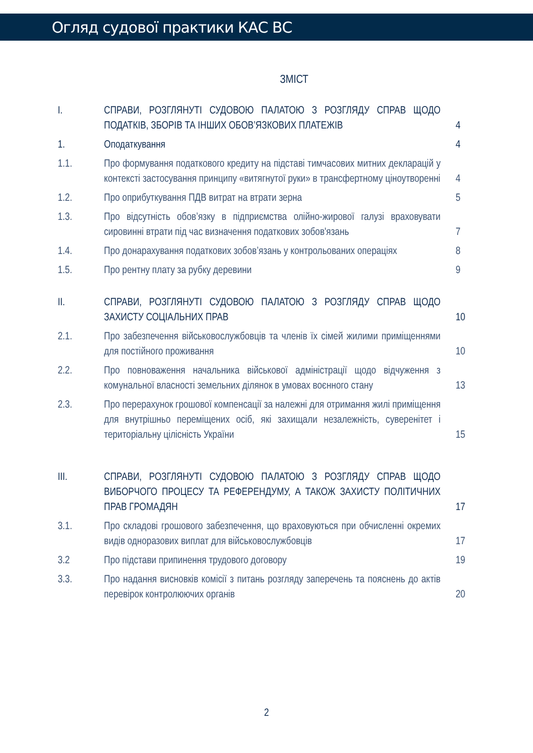Огляд судової практики КАС ВС
ЗМІСТ
| I. | СПРАВИ, РОЗГЛЯНУТІ СУДОВОЮ ПАЛАТОЮ З РОЗГЛЯДУ СПРАВ ЩОДО ПОДАТКІВ, ЗБОРІВ ТА ІНШИХ ОБОВ’ЯЗКОВИХ ПЛАТЕЖІВ | 4 |
| 1. | Оподаткування | 4 |
| 1.1. | Про формування податкового кредиту на підставі тимчасових митних декларацій у контексті застосування принципу «витягнутої руки» в трансфертному ціноутворенні | 4 |
| 1.2. | Про оприбуткування ПДВ витрат на втрати зерна | 5 |
| 1.3. | Про відсутність обов’язку в підприємства олійно-жирової галузі враховувати сировинні втрати під час визначення податкових зобов'язань | 7 |
| 1.4. | Про донарахування податкових зобов’язань у контрольованих операціях | 8 |
| 1.5. | Про рентну плату за рубку деревини | 9 |
| II. | СПРАВИ, РОЗГЛЯНУТІ СУДОВОЮ ПАЛАТОЮ З РОЗГЛЯДУ СПРАВ ЩОДО ЗАХИСТУ СОЦІАЛЬНИХ ПРАВ | 10 |
| 2.1. | Про забезпечення військовослужбовців та членів їх сімей жилими приміщеннями для постійного проживання | 10 |
| 2.2. | Про повноваження начальника військової адміністрації щодо відчуження з комунальної власності земельних ділянок в умовах воєнного стану | 13 |
| 2.3. | Про перерахунок грошової компенсації за належні для отримання жилі приміщення для внутрішньо переміщених осіб, які захищали незалежність, суверенітет і територіальну цілісність України | 15 |
| III. | СПРАВИ, РОЗГЛЯНУТІ СУДОВОЮ ПАЛАТОЮ З РОЗГЛЯДУ СПРАВ ЩОДО ВИБОРЧОГО ПРОЦЕСУ ТА РЕФЕРЕНДУМУ, А ТАКОЖ ЗАХИСТУ ПОЛІТИЧНИХ ПРАВ ГРОМАДЯН | 17 |
| 3.1. | Про складові грошового забезпечення, що враховуються при обчисленні окремих видів одноразових виплат для військовослужбовців | 17 |
| 3.2 | Про підстави припинення трудового договору | 19 |
| 3.3. | Про надання висновків комісії з питань розгляду заперечень та пояснень до актів перевірок контролюючих органів | 20 |
2